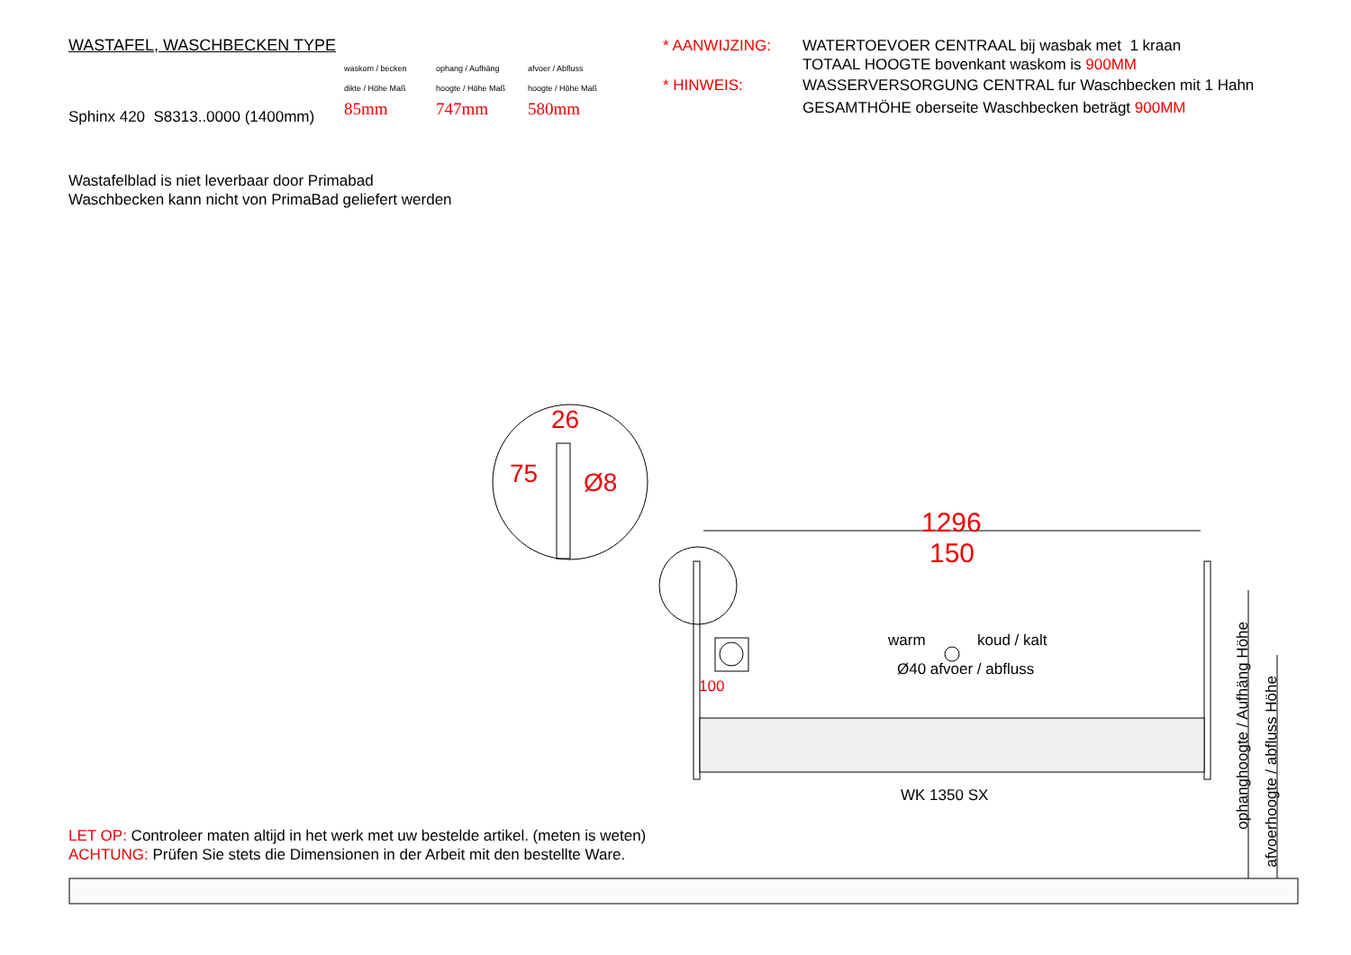WASTAFEL, WASCHBECKEN TYPE
Sphinx 420 S8313..0000 (1400mm)
waskom / becken
dikte / Höhe Maß
85mm
ophang / Aufhäng
hoogte / Höhe Maß
747mm
afvoer / Abfluss
hoogte / Höhe Maß
580mm
* AANWIJZING: WATERTOEVOER CENTRAAL bij wasbak met 1 kraan
TOTAAL HOOGTE bovenkant waskom is 900MM
* HINWEIS: WASSERVERSORGUNG CENTRAL fur Waschbecken mit 1 Hahn
GESAMTHÖHE oberseite Waschbecken beträgt 900MM
Wastafelblad is niet leverbaar door Primabad
Waschbecken kann nicht von PrimaBad geliefert werden
26
75 Ø8
1296
150
warm koud / kalt
Ø40 afvoer / abfluss
100
WK 1350 SX
ophanghoogte / Aufhäng Höhe
afvoerhoogte / abfluss Höhe
LET OP: Controleer maten altijd in het werk met uw bestelde artikel. (meten is weten)
ACHTUNG: Prüfen Sie stets die Dimensionen in der Arbeit mit den bestellte Ware.